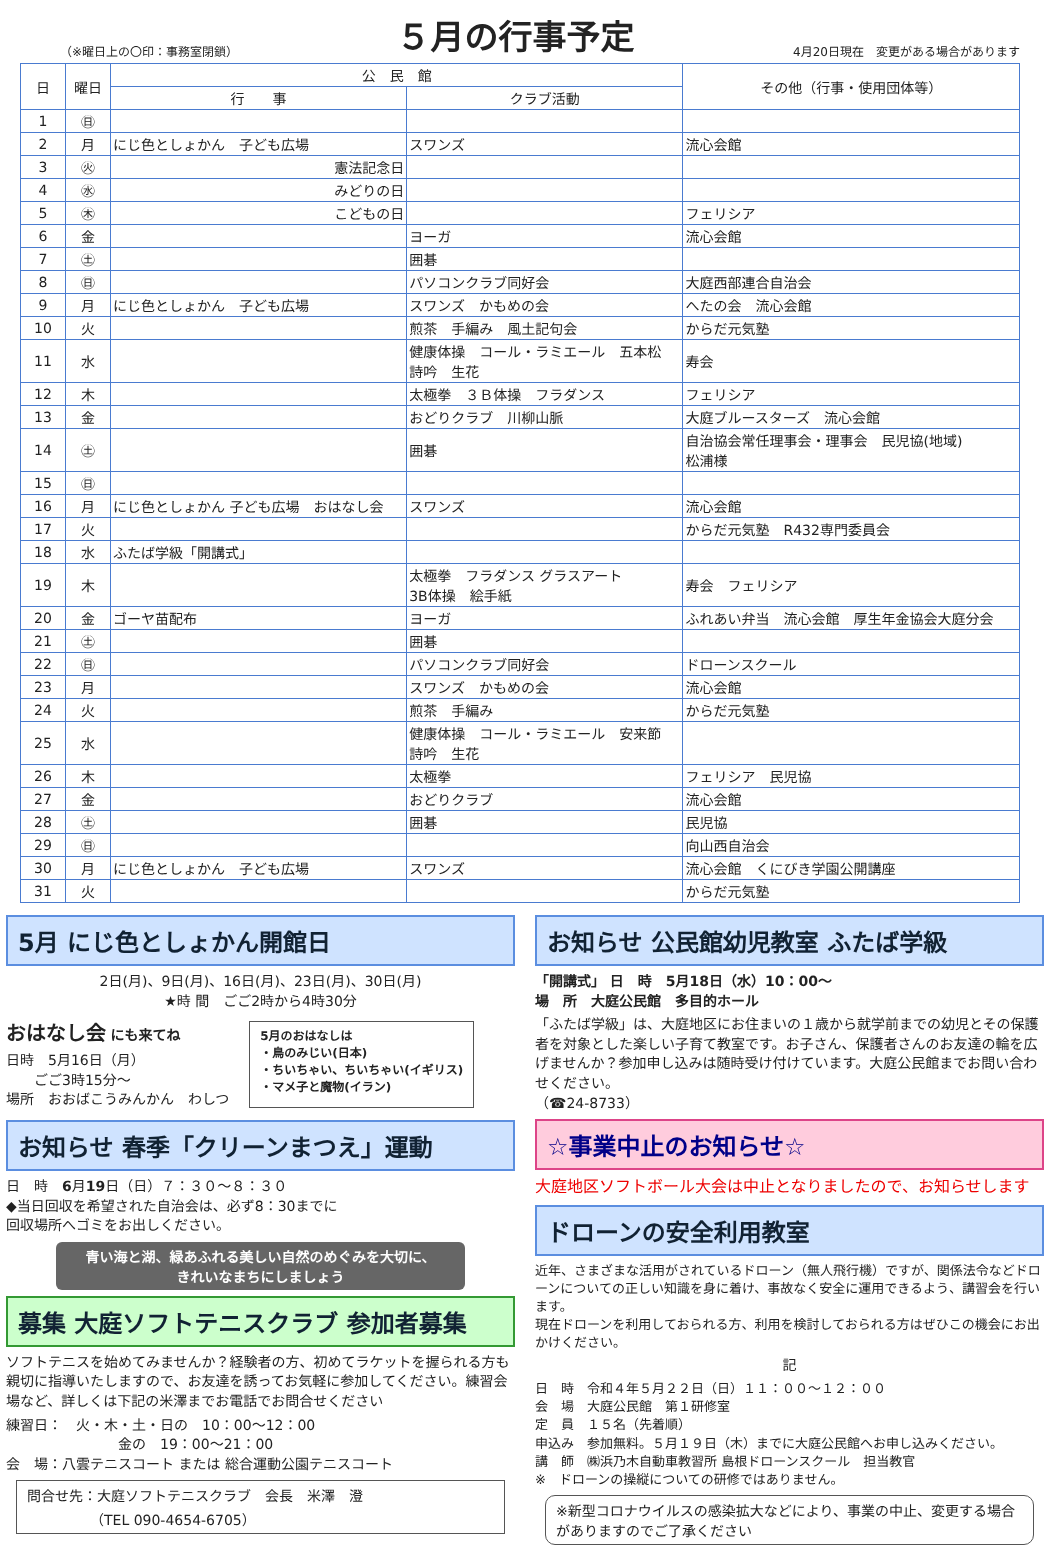（※曜日上の〇印：事務室閉鎖）
５月の行事予定
4月20日現在　変更がある場合があります
| 日 | 曜日 | 公 民 館 | | その他（行事・使用団体等） |
| --- | --- | --- | --- | --- |
| | | 行 事 | クラブ活動 | |
| 1 | ㊐ | | | |
| 2 | 月 | にじ色としょかん 子ども広場 | スワンズ | 流心会館 |
| 3 | ㊋ | 憲法記念日 | | |
| 4 | ㊌ | みどりの日 | | |
| 5 | ㊍ | こどもの日 | | フェリシア |
| 6 | 金 | | ヨーガ | 流心会館 |
| 7 | ㊏ | | 囲碁 | |
| 8 | ㊐ | | パソコンクラブ同好会 | 大庭西部連合自治会 |
| 9 | 月 | にじ色としょかん 子ども広場 | スワンズ かもめの会 | へたの会 流心会館 |
| 10 | 火 | | 煎茶 手編み 風土記句会 | からだ元気塾 |
| 11 | 水 | | 健康体操 コール・ラミエール 五本松 詩吟 生花 | 寿会 |
| 12 | 木 | | 太極拳 ３Ｂ体操 フラダンス | フェリシア |
| 13 | 金 | | おどりクラブ 川柳山脈 | 大庭ブルースターズ 流心会館 |
| 14 | ㊏ | | 囲碁 | 自治協会常任理事会・理事会 民児協(地域) 松浦様 |
| 15 | ㊐ | | | |
| 16 | 月 | にじ色としょかん 子ども広場 おはなし会 | スワンズ | 流心会館 |
| 17 | 火 | | | からだ元気塾 R432専門委員会 |
| 18 | 水 | ふたば学級「開講式」 | | |
| 19 | 木 | | 太極拳 フラダンス グラスアート 3B体操 絵手紙 | 寿会 フェリシア |
| 20 | 金 | ゴーヤ苗配布 | ヨーガ | ふれあい弁当 流心会館 厚生年金協会大庭分会 |
| 21 | ㊏ | | 囲碁 | |
| 22 | ㊐ | | パソコンクラブ同好会 | ドローンスクール |
| 23 | 月 | | スワンズ かもめの会 | 流心会館 |
| 24 | 火 | | 煎茶 手編み | からだ元気塾 |
| 25 | 水 | | 健康体操 コール・ラミエール 安来節 詩吟 生花 | |
| 26 | 木 | | 太極拳 | フェリシア 民児協 |
| 27 | 金 | | おどりクラブ | 流心会館 |
| 28 | ㊏ | | 囲碁 | 民児協 |
| 29 | ㊐ | | | 向山西自治会 |
| 30 | 月 | にじ色としょかん 子ども広場 | スワンズ | 流心会館 くにびき学園公開講座 |
| 31 | 火 | | | からだ元気塾 |
5月 にじ色としょかん開館日
2日(月)、9日(月)、16日(月)、23日(月)、30日(月)
★時 間　ごご2時から4時30分
おはなし会 にも来てね
日時　5月16日（月）
　　ごご3時15分～
場所　おおばこうみんかん　わしつ
5月のおはなしは
・鳥のみじい(日本)
・ちいちゃい、ちいちゃい(イギリス)
・マメ子と魔物(イラン)
お知らせ 春季「クリーンまつえ」運動
日　時　6月19日（日）７：３０～８：３０
◆当日回収を希望された自治会は、必ず8：30までに
回収場所へゴミをお出しください。
青い海と湖、緑あふれる美しい自然のめぐみを大切に、
きれいなまちにしましょう
募集 大庭ソフトテニスクラブ 参加者募集
ソフトテニスを始めてみませんか？経験者の方、初めてラケットを握られる方も親切に指導いたしますので、お友達を誘ってお気軽に参加してください。練習会場など、詳しくは下記の米澤までお電話でお問合せください
練習日：　火・木・土・日の　10：00～12：00
　　　　　　　　金の　19：00～21：00
会　場：八雲テニスコート または 総合運動公園テニスコート
問合せ先：大庭ソフトテニスクラブ　会長　米澤　澄
　　　　　（TEL 090-4654-6705）
お知らせ 公民館幼児教室 ふたば学級
「開講式」 日　時　5月18日（水）10：00～
場　所　大庭公民館　多目的ホール
「ふたば学級」は、大庭地区にお住まいの１歳から就学前までの幼児とその保護者を対象とした楽しい子育て教室です。お子さん、保護者さんのお友達の輪を広げませんか？参加申し込みは随時受け付けています。大庭公民館までお問い合わせください。
（☎24-8733）
☆事業中止のお知らせ☆
大庭地区ソフトボール大会は中止となりましたので、お知らせします
ドローンの安全利用教室
近年、さまざまな活用がされているドローン（無人飛行機）ですが、関係法令などドローンについての正しい知識を身に着け、事故なく安全に運用できるよう、講習会を行います。
現在ドローンを利用しておられる方、利用を検討しておられる方はぜひこの機会にお出かけください。
記
日　時　令和４年５月２２日（日）１１：００～１２：００
会　場　大庭公民館　第１研修室
定　員　１５名（先着順）
申込み　参加無料。５月１９日（木）までに大庭公民館へお申し込みください。
講　師　㈱浜乃木自動車教習所 島根ドローンスクール　担当教官
※　ドローンの操縦についての研修ではありません。
※新型コロナウイルスの感染拡大などにより、事業の中止、変更する場合がありますのでご了承ください